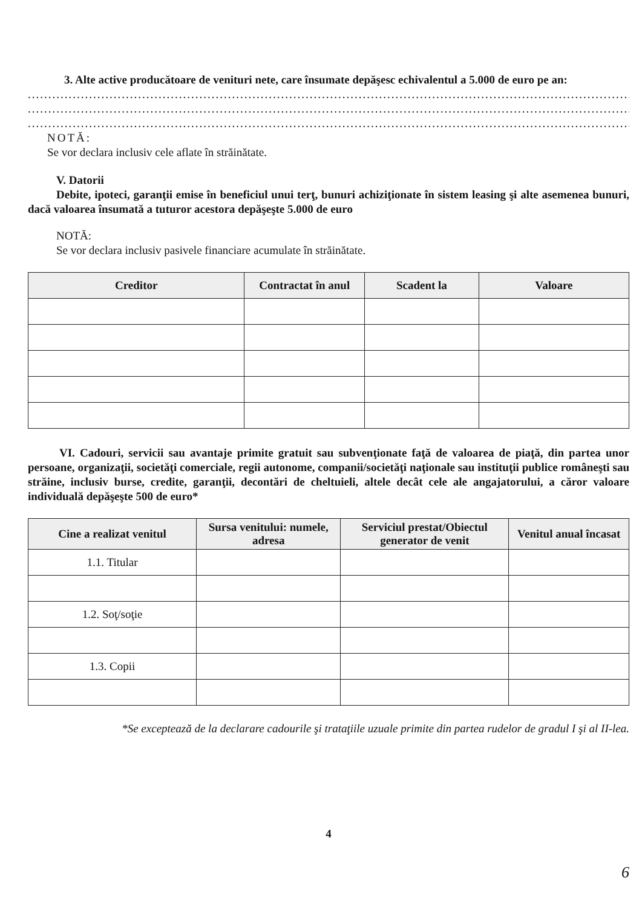3. Alte active producătoare de venituri nete, care însumate depăşesc echivalentul a 5.000 de euro pe an:
..............................................................................................................................................................................
..............................................................................................................................................................................
..............................................................................................................................................................................
NOTĂ:
Se vor declara inclusiv cele aflate în străinătate.
V. Datorii
Debite, ipoteci, garanţii emise în beneficiul unui terţ, bunuri achiziţionate în sistem leasing şi alte asemenea bunuri, dacă valoarea însumată a tuturor acestora depăşeşte 5.000 de euro
NOTĂ:
Se vor declara inclusiv pasivele financiare acumulate în străinătate.
| Creditor | Contractat în anul | Scadent la | Valoare |
| --- | --- | --- | --- |
VI. Cadouri, servicii sau avantaje primite gratuit sau subvenţionate faţă de valoarea de piaţă, din partea unor persoane, organizaţii, societăţi comerciale, regii autonome, companii/societăţi naţionale sau instituţii publice româneşti sau străine, inclusiv burse, credite, garanţii, decontări de cheltuieli, altele decât cele ale angajatorului, a căror valoare individuală depăşeşte 500 de euro*
| Cine a realizat venitul | Sursa venitului: numele, adresa | Serviciul prestat/Obiectul generator de venit | Venitul anual încasat |
| --- | --- | --- | --- |
| 1.1. Titular | | | |
| 1.2. Soţ/soţie | | | |
| 1.3. Copii | | | |
*Se exceptează de la declarare cadourile şi trataţiile uzuale primite din partea rudelor de gradul I şi al II-lea.
4
6